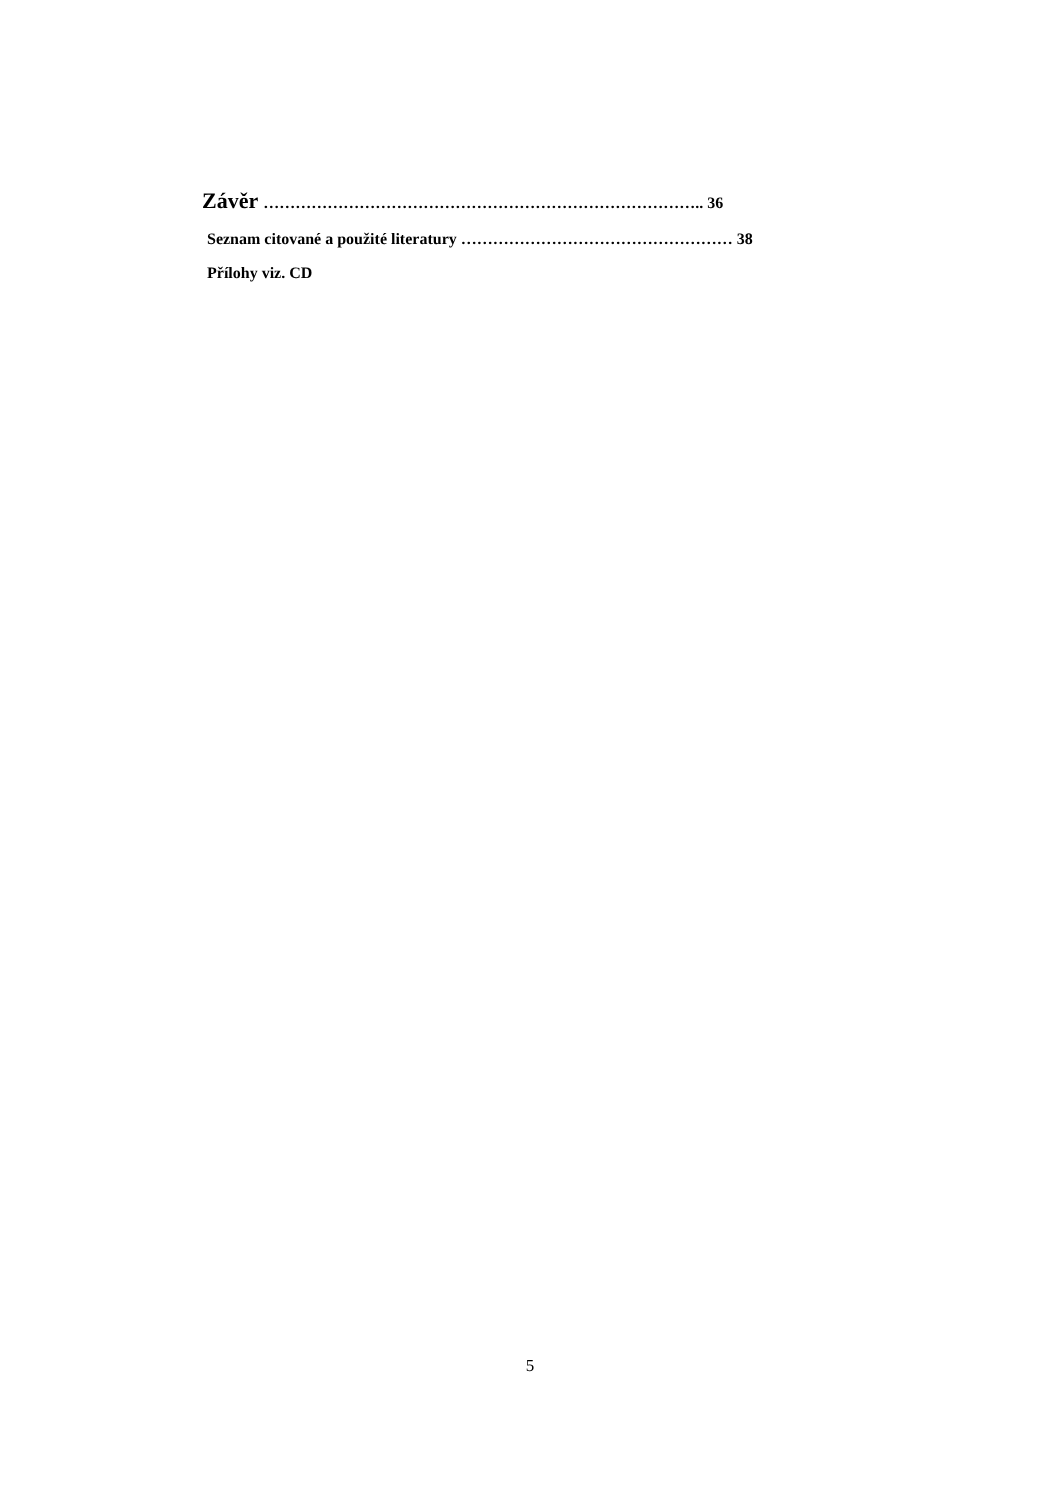Závěr ……………………………………………………………………….. 36
Seznam citované a použité literatury …………………………………………… 38
Přílohy viz. CD
5